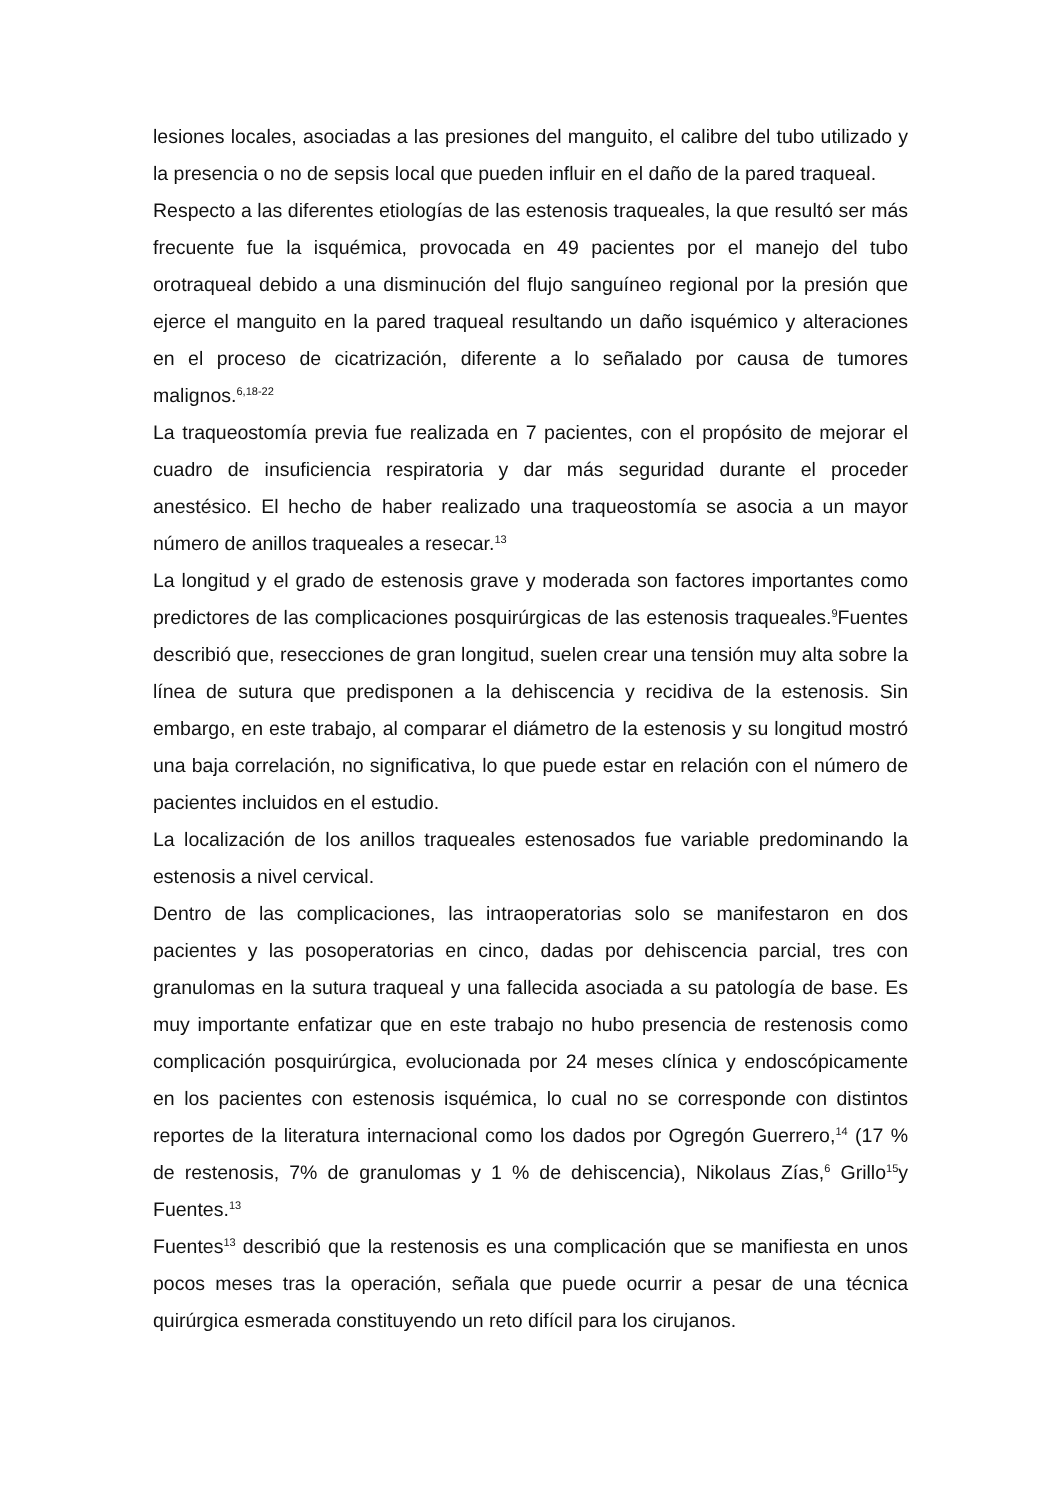lesiones locales, asociadas a las presiones del manguito, el calibre del tubo utilizado y la presencia o no de sepsis local que pueden influir en el daño de la pared traqueal.
Respecto a las diferentes etiologías de las estenosis traqueales, la que resultó ser más frecuente fue la isquémica, provocada en 49 pacientes por el manejo del tubo orotraqueal debido a una disminución del flujo sanguíneo regional por la presión que ejerce el manguito en la pared traqueal resultando un daño isquémico y alteraciones en el proceso de cicatrización, diferente a lo señalado por causa de tumores malignos.<sup>6,18-22</sup>
La traqueostomía previa fue realizada en 7 pacientes, con el propósito de mejorar el cuadro de insuficiencia respiratoria y dar más seguridad durante el proceder anestésico. El hecho de haber realizado una traqueostomía se asocia a un mayor número de anillos traqueales a resecar.<sup>13</sup>
La longitud y el grado de estenosis grave y moderada son factores importantes como predictores de las complicaciones posquirúrgicas de las estenosis traqueales.<sup>9</sup>Fuentes describió que, resecciones de gran longitud, suelen crear una tensión muy alta sobre la línea de sutura que predisponen a la dehiscencia y recidiva de la estenosis. Sin embargo, en este trabajo, al comparar el diámetro de la estenosis y su longitud mostró una baja correlación, no significativa, lo que puede estar en relación con el número de pacientes incluidos en el estudio.
La localización de los anillos traqueales estenosados fue variable predominando la estenosis a nivel cervical.
Dentro de las complicaciones, las intraoperatorias solo se manifestaron en dos pacientes y las posoperatorias en cinco, dadas por dehiscencia parcial, tres con granulomas en la sutura traqueal y una fallecida asociada a su patología de base. Es muy importante enfatizar que en este trabajo no hubo presencia de restenosis como complicación posquirúrgica, evolucionada por 24 meses clínica y endoscópicamente en los pacientes con estenosis isquémica, lo cual no se corresponde con distintos reportes de la literatura internacional como los dados por Ogregón Guerrero,<sup>14</sup> (17 % de restenosis, 7% de granulomas y 1 % de dehiscencia), Nikolaus Zías,<sup>6</sup> Grillo<sup>15</sup>y Fuentes.<sup>13</sup>
Fuentes<sup>13</sup> describió que la restenosis es una complicación que se manifiesta en unos pocos meses tras la operación, señala que puede ocurrir a pesar de una técnica quirúrgica esmerada constituyendo un reto difícil para los cirujanos.